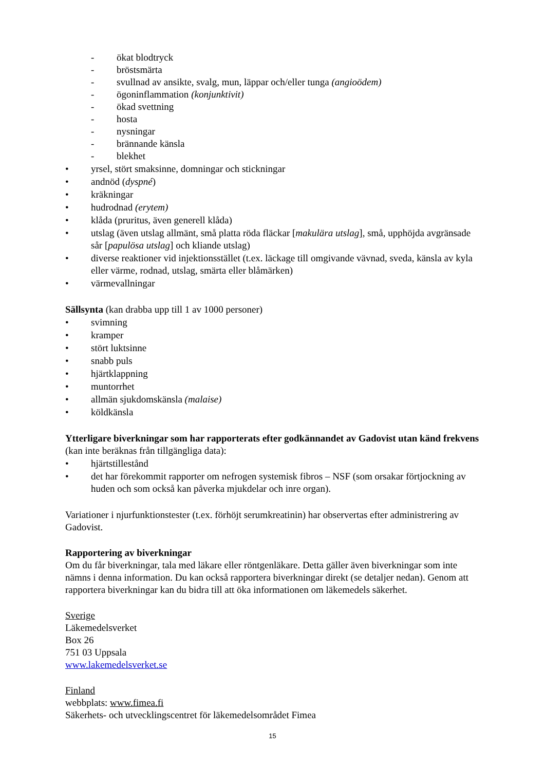- ökat blodtryck
- bröstsmärta
- svullnad av ansikte, svalg, mun, läppar och/eller tunga (angioödem)
- ögoninflammation (konjunktivit)
- ökad svettning
- hosta
- nysningar
- brännande känsla
- blekhet
• yrsel, stört smaksinne, domningar och stickningar
• andnöd (dyspné)
• kräkningar
• hudrodnad (erytem)
• klåda (pruritus, även generell klåda)
• utslag (även utslag allmänt, små platta röda fläckar [makulära utslag], små, upphöjda avgränsade sår [papulösa utslag] och kliande utslag)
• diverse reaktioner vid injektionsstället (t.ex. läckage till omgivande vävnad, sveda, känsla av kyla eller värme, rodnad, utslag, smärta eller blåmärken)
• värmevallningar
Sällsynta (kan drabba upp till 1 av 1000 personer)
• svimning
• kramper
• stört luktsinne
• snabb puls
• hjärtklappning
• muntorrhet
• allmän sjukdomskänsla (malaise)
• köldkänsla
Ytterligare biverkningar som har rapporterats efter godkännandet av Gadovist utan känd frekvens (kan inte beräknas från tillgängliga data):
• hjärtstillestånd
• det har förekommit rapporter om nefrogen systemisk fibros – NSF (som orsakar förtjockning av huden och som också kan påverka mjukdelar och inre organ).
Variationer i njurfunktionstester (t.ex. förhöjt serumkreatinin) har observertas efter administrering av Gadovist.
Rapportering av biverkningar
Om du får biverkningar, tala med läkare eller röntgenläkare. Detta gäller även biverkningar som inte nämns i denna information. Du kan också rapportera biverkningar direkt (se detaljer nedan). Genom att rapportera biverkningar kan du bidra till att öka informationen om läkemedels säkerhet.
Sverige
Läkemedelsverket
Box 26
751 03 Uppsala
www.lakemedelsverket.se
Finland
webbplats: www.fimea.fi
Säkerhets- och utvecklingscentret för läkemedelsområdet Fimea
15